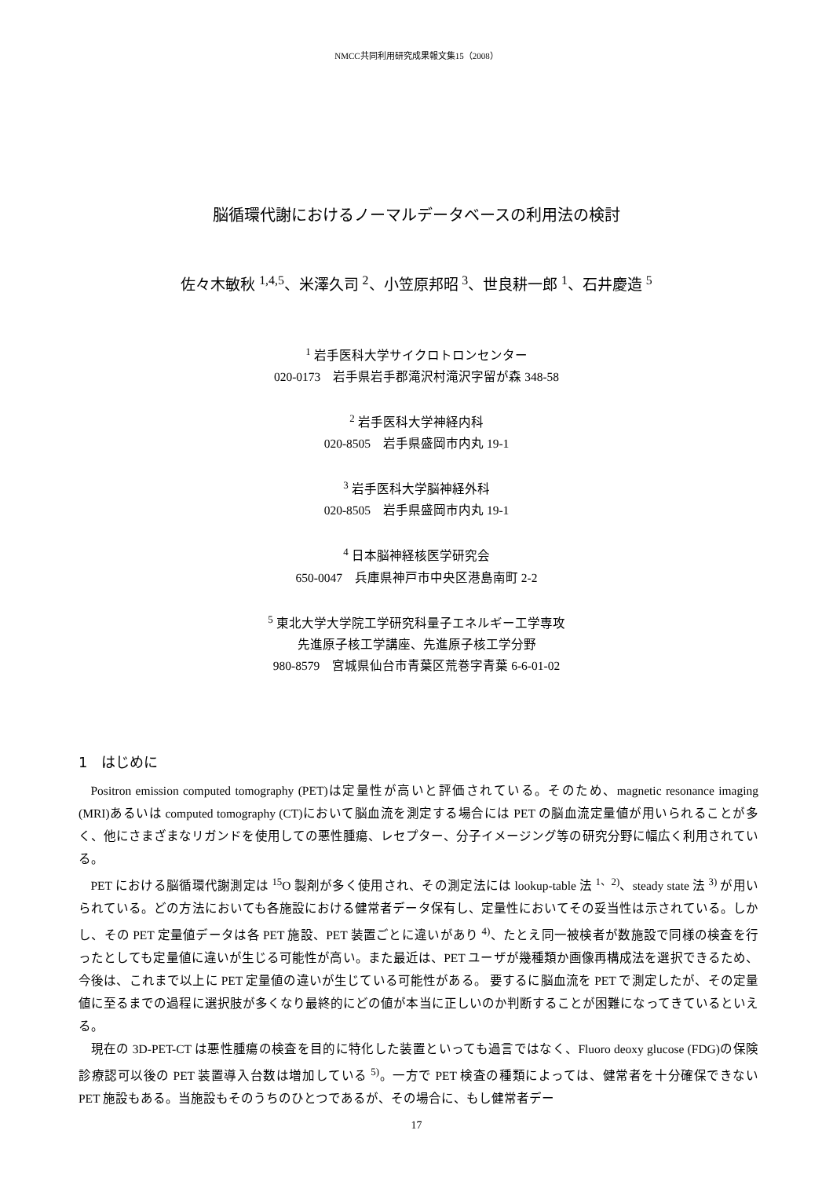NMCC共同利用研究成果報文集15（2008）
脳循環代謝におけるノーマルデータベースの利用法の検討
佐々木敏秋 <sup>1,4,5</sup>、米澤久司 <sup>2</sup>、小笠原邦昭 <sup>3</sup>、世良耕一郎 <sup>1</sup>、石井慶造 <sup>5</sup>
<sup>1</sup> 岩手医科大学サイクロトロンセンター
020-0173　岩手県岩手郡滝沢村滝沢字留が森 348-58
<sup>2</sup> 岩手医科大学神経内科
020-8505　岩手県盛岡市内丸 19-1
<sup>3</sup> 岩手医科大学脳神経外科
020-8505　岩手県盛岡市内丸 19-1
<sup>4</sup> 日本脳神経核医学研究会
650-0047　兵庫県神戸市中央区港島南町 2-2
<sup>5</sup> 東北大学大学院工学研究科量子エネルギー工学専攻
先進原子核工学講座、先進原子核工学分野
980-8579　宮城県仙台市青葉区荒巻字青葉 6-6-01-02
1　はじめに
Positron emission computed tomography (PET)は定量性が高いと評価されている。そのため、magnetic resonance imaging (MRI)あるいは computed tomography (CT)において脳血流を測定する場合には PET の脳血流定量値が用いられることが多く、他にさまざまなリガンドを使用しての悪性腫瘍、レセプター、分子イメージング等の研究分野に幅広く利用されている。
PET における脳循環代謝測定は <sup>15</sup>O 製剤が多く使用され、その測定法には lookup-table 法 <sup>1、2)</sup>、steady state 法 <sup>3)</sup> が用いられている。どの方法においても各施設における健常者データ保有し、定量性においてその妥当性は示されている。しかし、その PET 定量値データは各 PET 施設、PET 装置ごとに違いがあり <sup>4)</sup>、たとえ同一被検者が数施設で同様の検査を行ったとしても定量値に違いが生じる可能性が高い。また最近は、PET ユーザが幾種類か画像再構成法を選択できるため、今後は、これまで以上に PET 定量値の違いが生じている可能性がある。 要するに脳血流を PET で測定したが、その定量値に至るまでの過程に選択肢が多くなり最終的にどの値が本当に正しいのか判断することが困難になってきているといえる。
現在の 3D-PET-CT は悪性腫瘍の検査を目的に特化した装置といっても過言ではなく、Fluoro deoxy glucose (FDG)の保険診療認可以後の PET 装置導入台数は増加している <sup>5)</sup>。一方で PET 検査の種類によっては、健常者を十分確保できない PET 施設もある。当施設もそのうちのひとつであるが、その場合に、もし健常者デー
17